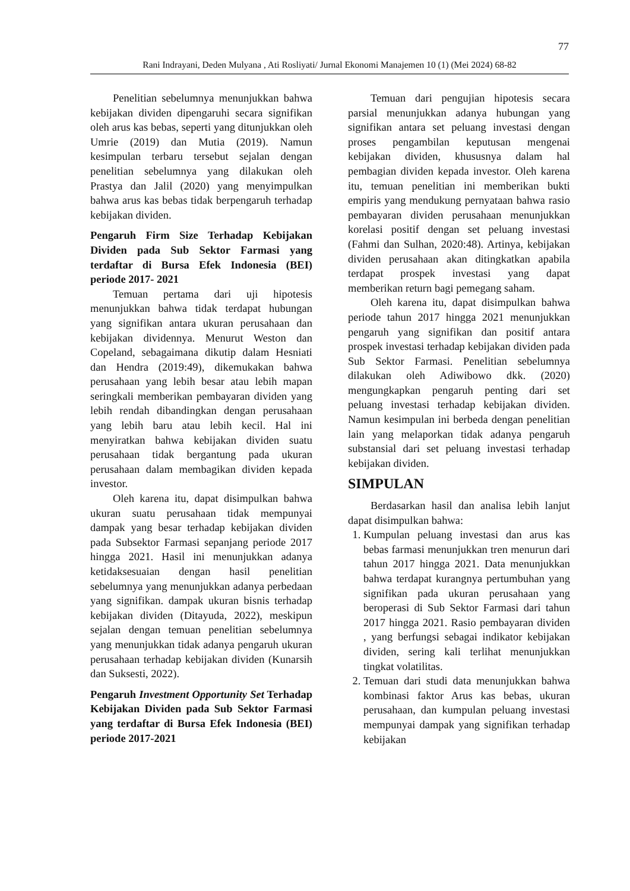77
Rani Indrayani, Deden Mulyana , Ati Rosliyati/ Jurnal Ekonomi Manajemen 10 (1) (Mei 2024) 68-82
Penelitian sebelumnya menunjukkan bahwa kebijakan dividen dipengaruhi secara signifikan oleh arus kas bebas, seperti yang ditunjukkan oleh Umrie (2019) dan Mutia (2019). Namun kesimpulan terbaru tersebut sejalan dengan penelitian sebelumnya yang dilakukan oleh Prastya dan Jalil (2020) yang menyimpulkan bahwa arus kas bebas tidak berpengaruh terhadap kebijakan dividen.
Pengaruh Firm Size Terhadap Kebijakan Dividen pada Sub Sektor Farmasi yang terdaftar di Bursa Efek Indonesia (BEI) periode 2017- 2021
Temuan pertama dari uji hipotesis menunjukkan bahwa tidak terdapat hubungan yang signifikan antara ukuran perusahaan dan kebijakan dividennya. Menurut Weston dan Copeland, sebagaimana dikutip dalam Hesniati dan Hendra (2019:49), dikemukakan bahwa perusahaan yang lebih besar atau lebih mapan seringkali memberikan pembayaran dividen yang lebih rendah dibandingkan dengan perusahaan yang lebih baru atau lebih kecil. Hal ini menyiratkan bahwa kebijakan dividen suatu perusahaan tidak bergantung pada ukuran perusahaan dalam membagikan dividen kepada investor.
Oleh karena itu, dapat disimpulkan bahwa ukuran suatu perusahaan tidak mempunyai dampak yang besar terhadap kebijakan dividen pada Subsektor Farmasi sepanjang periode 2017 hingga 2021. Hasil ini menunjukkan adanya ketidaksesuaian dengan hasil penelitian sebelumnya yang menunjukkan adanya perbedaan yang signifikan. dampak ukuran bisnis terhadap kebijakan dividen (Ditayuda, 2022), meskipun sejalan dengan temuan penelitian sebelumnya yang menunjukkan tidak adanya pengaruh ukuran perusahaan terhadap kebijakan dividen (Kunarsih dan Suksesti, 2022).
Pengaruh Investment Opportunity Set Terhadap Kebijakan Dividen pada Sub Sektor Farmasi yang terdaftar di Bursa Efek Indonesia (BEI) periode 2017-2021
Temuan dari pengujian hipotesis secara parsial menunjukkan adanya hubungan yang signifikan antara set peluang investasi dengan proses pengambilan keputusan mengenai kebijakan dividen, khususnya dalam hal pembagian dividen kepada investor. Oleh karena itu, temuan penelitian ini memberikan bukti empiris yang mendukung pernyataan bahwa rasio pembayaran dividen perusahaan menunjukkan korelasi positif dengan set peluang investasi (Fahmi dan Sulhan, 2020:48). Artinya, kebijakan dividen perusahaan akan ditingkatkan apabila terdapat prospek investasi yang dapat memberikan return bagi pemegang saham.
Oleh karena itu, dapat disimpulkan bahwa periode tahun 2017 hingga 2021 menunjukkan pengaruh yang signifikan dan positif antara prospek investasi terhadap kebijakan dividen pada Sub Sektor Farmasi. Penelitian sebelumnya dilakukan oleh Adiwibowo dkk. (2020) mengungkapkan pengaruh penting dari set peluang investasi terhadap kebijakan dividen. Namun kesimpulan ini berbeda dengan penelitian lain yang melaporkan tidak adanya pengaruh substansial dari set peluang investasi terhadap kebijakan dividen.
SIMPULAN
Berdasarkan hasil dan analisa lebih lanjut dapat disimpulkan bahwa:
1. Kumpulan peluang investasi dan arus kas bebas farmasi menunjukkan tren menurun dari tahun 2017 hingga 2021. Data menunjukkan bahwa terdapat kurangnya pertumbuhan yang signifikan pada ukuran perusahaan yang beroperasi di Sub Sektor Farmasi dari tahun 2017 hingga 2021. Rasio pembayaran dividen , yang berfungsi sebagai indikator kebijakan dividen, sering kali terlihat menunjukkan tingkat volatilitas.
2. Temuan dari studi data menunjukkan bahwa kombinasi faktor Arus kas bebas, ukuran perusahaan, dan kumpulan peluang investasi mempunyai dampak yang signifikan terhadap kebijakan